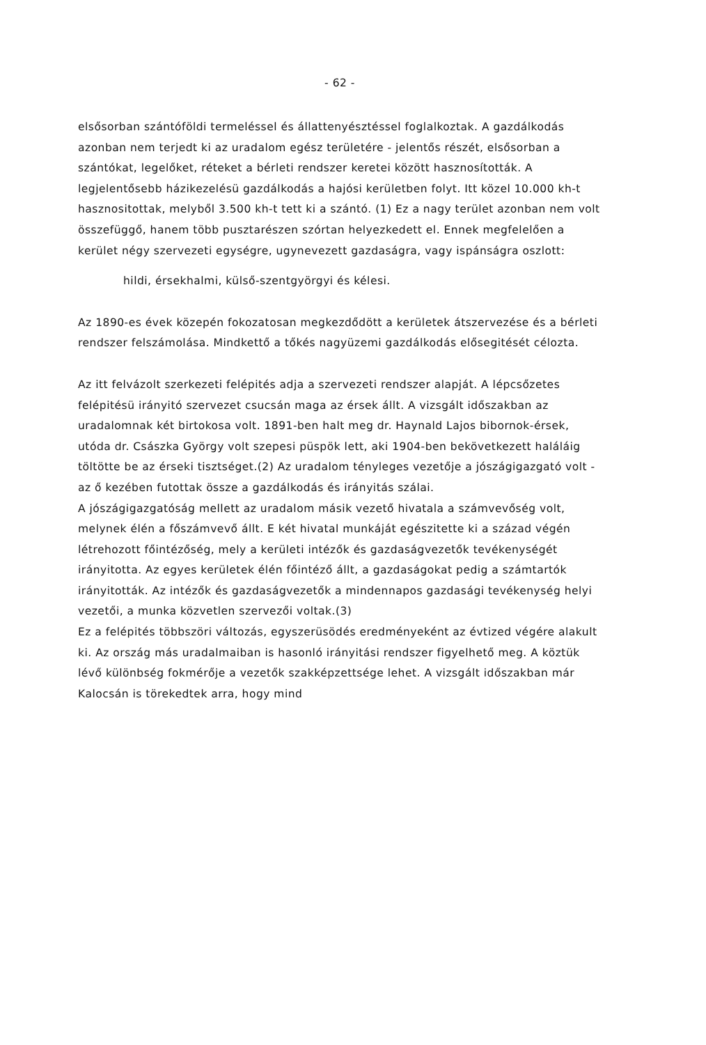- 62 -
elsősorban szántóföldi termeléssel és állattenyésztéssel foglalkoztak. A gazdálkodás azonban nem terjedt ki az uradalom egész területére - jelentős részét, elsősorban a szántókat, legelőket, réteket a bérleti rendszer keretei között hasznosították. A legjelentősebb házikezelésü gazdálkodás a hajósi kerületben folyt. Itt közel 10.000 kh-t hasznositottak, melyből 3.500 kh-t tett ki a szántó. (1) Ez a nagy terület azonban nem volt összefüggő, hanem több pusztarészen szórtan helyezkedett el. Ennek megfelelően a kerület négy szervezeti egységre, ugynevezett gazdaságra, vagy ispánságra oszlott:
hildi, érsekhalmi, külső-szentgyörgyi és kélesi.
Az 1890-es évek közepén fokozatosan megkezdődött a kerületek átszervezése és a bérleti rendszer felszámolása. Mindkettő a tőkés nagyüzemi gazdálkodás elősegitését célozta.
Az itt felvázolt szerkezeti felépités adja a szervezeti rendszer alapját. A lépcsőzetes felépitésü irányitó szervezet csucsán maga az érsek állt. A vizsgált időszakban az uradalomnak két birtokosa volt. 1891-ben halt meg dr. Haynald Lajos bibornok-érsek, utóda dr. Császka György volt szepesi püspök lett, aki 1904-ben bekövetkezett haláláig töltötte be az érseki tisztséget.(2) Az uradalom tényleges vezetője a jószágigazgató volt - az ő kezében futottak össze a gazdálkodás és irányitás szálai.
A jószágigazgatóság mellett az uradalom másik vezető hivatala a számvevőség volt, melynek élén a főszámvevő állt. E két hivatal munkáját egészitette ki a század végén létrehozott főintézőség, mely a kerületi intézők és gazdaságvezetők tevékenységét irányitotta. Az egyes kerületek élén főintéző állt, a gazdaságokat pedig a számtartók irányitották. Az intézők és gazdaságvezetők a mindennapos gazdasági tevékenység helyi vezetői, a munka közvetlen szervezői voltak.(3)
Ez a felépités többszöri változás, egyszerüsödés eredményeként az évtized végére alakult ki. Az ország más uradalmaiban is hasonló irányitási rendszer figyelhető meg. A köztük lévő különbség fokmérője a vezetők szakképzettsége lehet. A vizsgált időszakban már Kalocsán is törekedtek arra, hogy mind